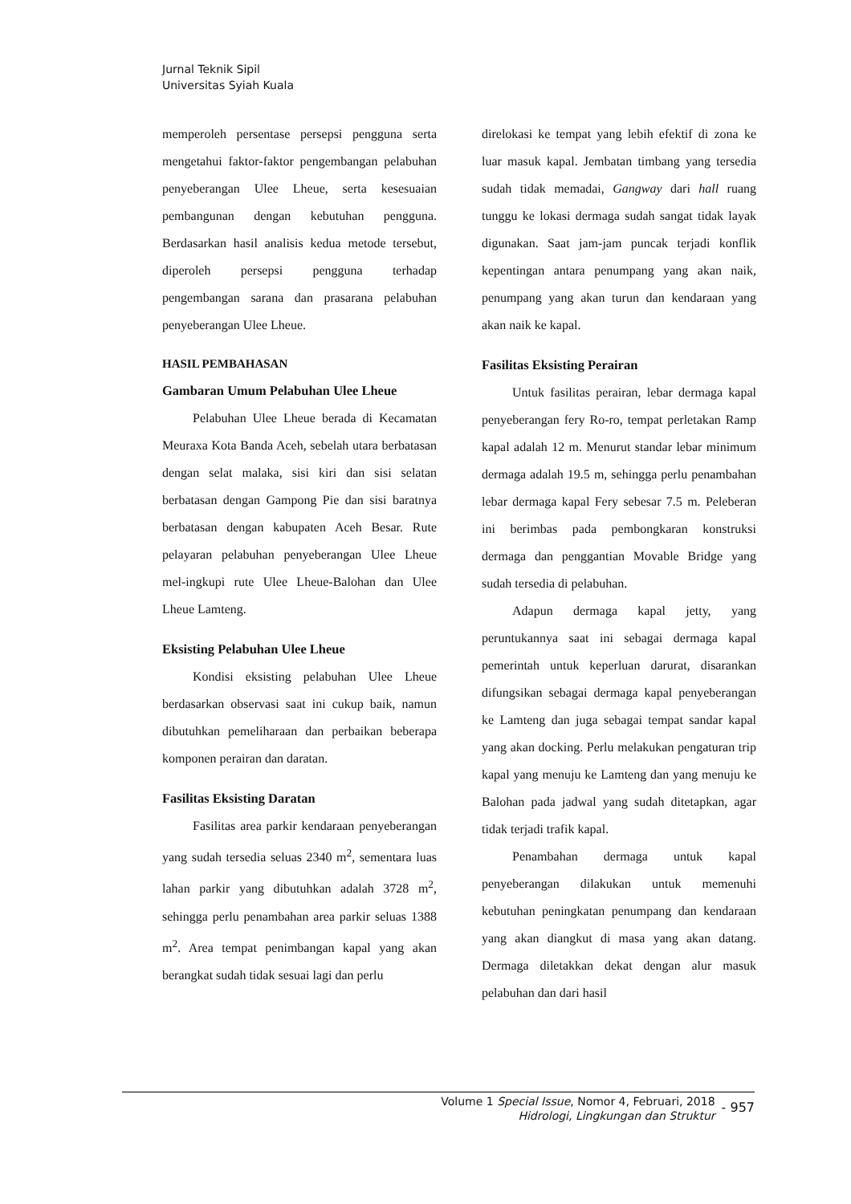Jurnal Teknik Sipil
Universitas Syiah Kuala
memperoleh persentase persepsi pengguna serta mengetahui faktor-faktor pengembangan pelabuhan penyeberangan Ulee Lheue, serta kesesuaian pembangunan dengan kebutuhan pengguna. Berdasarkan hasil analisis kedua metode tersebut, diperoleh persepsi pengguna terhadap pengembangan sarana dan prasarana pelabuhan penyeberangan Ulee Lheue.
HASIL PEMBAHASAN
Gambaran Umum Pelabuhan Ulee Lheue
Pelabuhan Ulee Lheue berada di Kecamatan Meuraxa Kota Banda Aceh, sebelah utara berbatasan dengan selat malaka, sisi kiri dan sisi selatan berbatasan dengan Gampong Pie dan sisi baratnya berbatasan dengan kabupaten Aceh Besar. Rute pelayaran pelabuhan penyeberangan Ulee Lheue mel-ingkupi rute Ulee Lheue-Balohan dan Ulee Lheue Lamteng.
Eksisting Pelabuhan Ulee Lheue
Kondisi eksisting pelabuhan Ulee Lheue berdasarkan observasi saat ini cukup baik, namun dibutuhkan pemeliharaan dan perbaikan beberapa komponen perairan dan daratan.
Fasilitas Eksisting Daratan
Fasilitas area parkir kendaraan penyeberangan yang sudah tersedia seluas 2340 m<sup>2</sup>, sementara luas lahan parkir yang dibutuhkan adalah 3728 m<sup>2</sup>, sehingga perlu penambahan area parkir seluas 1388 m<sup>2</sup>. Area tempat penimbangan kapal yang akan berangkat sudah tidak sesuai lagi dan perlu
direlokasi ke tempat yang lebih efektif di zona ke luar masuk kapal. Jembatan timbang yang tersedia sudah tidak memadai, Gangway dari hall ruang tunggu ke lokasi dermaga sudah sangat tidak layak digunakan. Saat jam-jam puncak terjadi konflik kepentingan antara penumpang yang akan naik, penumpang yang akan turun dan kendaraan yang akan naik ke kapal.
Fasilitas Eksisting Perairan
Untuk fasilitas perairan, lebar dermaga kapal penyeberangan fery Ro-ro, tempat perletakan Ramp kapal adalah 12 m. Menurut standar lebar minimum dermaga adalah 19.5 m, sehingga perlu penambahan lebar dermaga kapal Fery sebesar 7.5 m. Peleberan ini berimbas pada pembongkaran konstruksi dermaga dan penggantian Movable Bridge yang sudah tersedia di pelabuhan.
Adapun dermaga kapal jetty, yang peruntukannya saat ini sebagai dermaga kapal pemerintah untuk keperluan darurat, disarankan difungsikan sebagai dermaga kapal penyeberangan ke Lamteng dan juga sebagai tempat sandar kapal yang akan docking. Perlu melakukan pengaturan trip kapal yang menuju ke Lamteng dan yang menuju ke Balohan pada jadwal yang sudah ditetapkan, agar tidak terjadi trafik kapal.
Penambahan dermaga untuk kapal penyeberangan dilakukan untuk memenuhi kebutuhan peningkatan penumpang dan kendaraan yang akan diangkut di masa yang akan datang. Dermaga diletakkan dekat dengan alur masuk pelabuhan dan dari hasil
Volume 1 Special Issue, Nomor 4, Februari, 2018
Hidrologi, Lingkungan dan Struktur
- 957